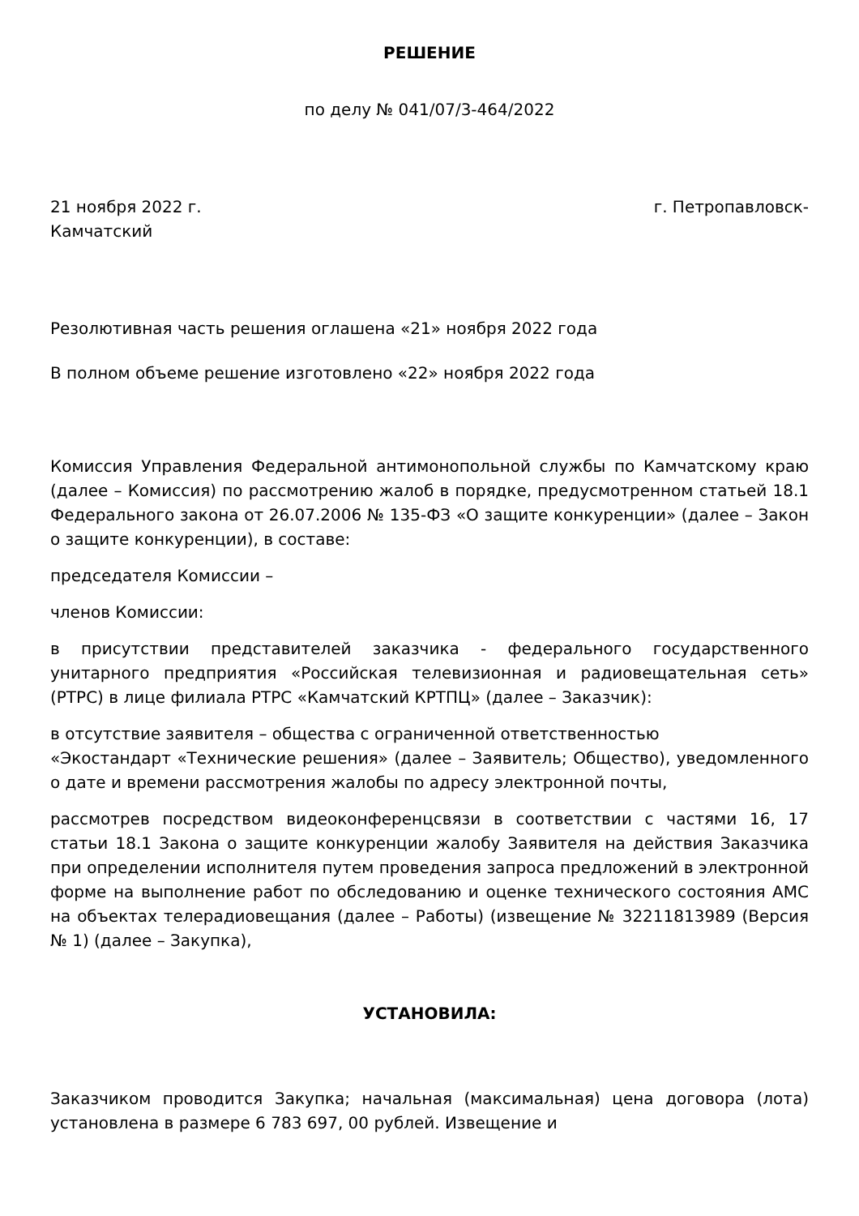РЕШЕНИЕ
по делу № 041/07/3-464/2022
21 ноября 2022 г. г. Петропавловск-
Камчатский
Резолютивная часть решения оглашена «21» ноября 2022 года
В полном объеме решение изготовлено «22» ноября 2022 года
Комиссия Управления Федеральной антимонопольной службы по Камчатскому краю (далее – Комиссия) по рассмотрению жалоб в порядке, предусмотренном статьей 18.1 Федерального закона от 26.07.2006 № 135-ФЗ «О защите конкуренции» (далее – Закон о защите конкуренции), в составе:
председателя Комиссии –
членов Комиссии:
в присутствии представителей заказчика - федерального государственного унитарного предприятия «Российская телевизионная и радиовещательная сеть» (РТРС) в лице филиала РТРС «Камчатский КРТПЦ» (далее – Заказчик):
в отсутствие заявителя – общества с ограниченной ответственностью «Экостандарт «Технические решения» (далее – Заявитель; Общество), уведомленного о дате и времени рассмотрения жалобы по адресу электронной почты,
рассмотрев посредством видеоконференцсвязи в соответствии с частями 16, 17 статьи 18.1 Закона о защите конкуренции жалобу Заявителя на действия Заказчика при определении исполнителя путем проведения запроса предложений в электронной форме на выполнение работ по обследованию и оценке технического состояния АМС на объектах телерадиовещания (далее – Работы) (извещение № 32211813989 (Версия № 1) (далее – Закупка),
УСТАНОВИЛА:
Заказчиком проводится Закупка; начальная (максимальная) цена договора (лота) установлена в размере 6 783 697, 00 рублей. Извещение и